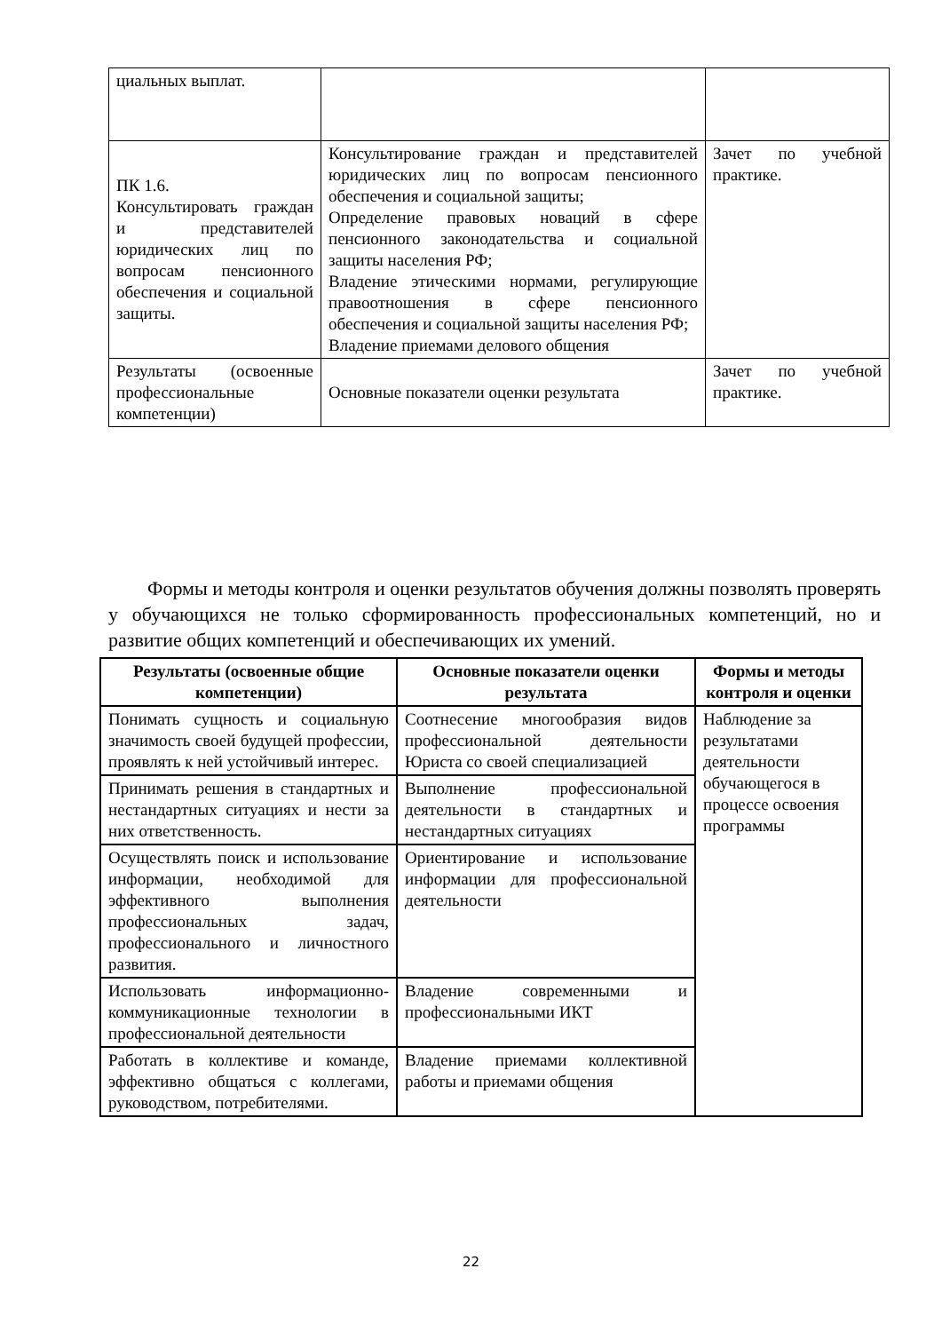| циальных выплат. | | |
| ПК 1.6. Консультировать граждан и представителей юридических лиц по вопросам пенсионного обеспечения и социальной защиты. | Консультирование граждан и представителей юридических лиц по вопросам пенсионного обеспечения и социальной защиты; Определение правовых новаций в сфере пенсионного законодательства и социальной защиты населения РФ; Владение этическими нормами, регулирующие правоотношения в сфере пенсионного обеспечения и социальной защиты населения РФ; Владение приемами делового общения | Зачет по учебной практике. |
| Результаты (освоенные профессиональные компетенции) | Основные показатели оценки результата | Зачет по учебной практике. |
Формы и методы контроля и оценки результатов обучения должны позволять проверять у обучающихся не только сформированность профессиональных компетенций, но и развитие общих компетенций и обеспечивающих их умений.
| Результаты (освоенные общие компетенции) | Основные показатели оценки результата | Формы и методы контроля и оценки |
| --- | --- | --- |
| Понимать сущность и социальную значимость своей будущей профессии, проявлять к ней устойчивый интерес. | Соотнесение многообразия видов профессиональной деятельности Юриста со своей специализацией | Наблюдение за результатами деятельности обучающегося в процессе освоения программы |
| Принимать решения в стандартных и нестандартных ситуациях и нести за них ответственность. | Выполнение профессиональной деятельности в стандартных и нестандартных ситуациях | |
| Осуществлять поиск и использование информации, необходимой для эффективного выполнения профессиональных задач, профессионального и личностного развития. | Ориентирование и использование информации для профессиональной деятельности | |
| Использовать информационно-коммуникационные технологии в профессиональной деятельности | Владение современными и профессиональными ИКТ | |
| Работать в коллективе и команде, эффективно общаться с коллегами, руководством, потребителями. | Владение приемами коллективной работы и приемами общения | |
22